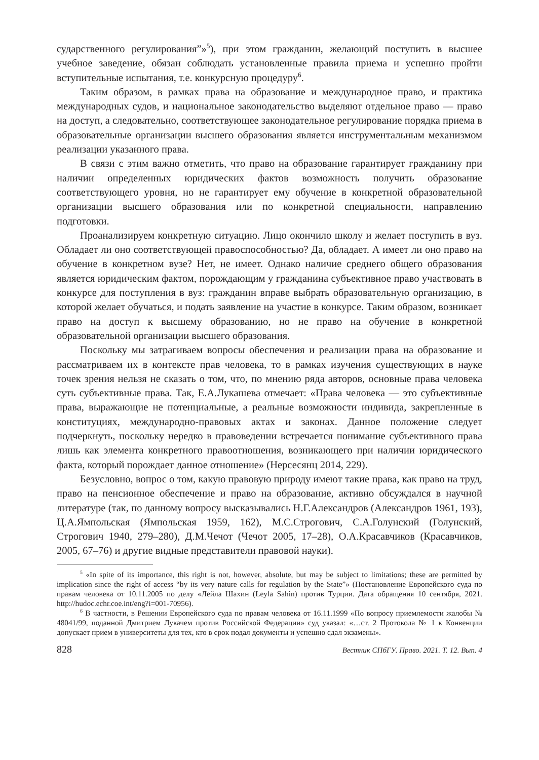сударственного регулирования”»<sup>5</sup>), при этом гражданин, желающий поступить в высшее учебное заведение, обязан соблюдать установленные правила приема и успешно пройти вступительные испытания, т.е. конкурсную процедуру<sup>6</sup>.
Таким образом, в рамках права на образование и международное право, и практика международных судов, и национальное законодательство выделяют отдельное право — право на доступ, а следовательно, соответствующее законодательное регулирование порядка приема в образовательные организации высшего образования является инструментальным механизмом реализации указанного права.
В связи с этим важно отметить, что право на образование гарантирует гражданину при наличии определенных юридических фактов возможность получить образование соответствующего уровня, но не гарантирует ему обучение в конкретной образовательной организации высшего образования или по конкретной специальности, направлению подготовки.
Проанализируем конкретную ситуацию. Лицо окончило школу и желает поступить в вуз. Обладает ли оно соответствующей правоспособностью? Да, обладает. А имеет ли оно право на обучение в конкретном вузе? Нет, не имеет. Однако наличие среднего общего образования является юридическим фактом, порождающим у гражданина субъективное право участвовать в конкурсе для поступления в вуз: гражданин вправе выбрать образовательную организацию, в которой желает обучаться, и подать заявление на участие в конкурсе. Таким образом, возникает право на доступ к высшему образованию, но не право на обучение в конкретной образовательной организации высшего образования.
Поскольку мы затрагиваем вопросы обеспечения и реализации права на образование и рассматриваем их в контексте прав человека, то в рамках изучения существующих в науке точек зрения нельзя не сказать о том, что, по мнению ряда авторов, основные права человека суть субъективные права. Так, Е.А.Лукашева отмечает: «Права человека — это субъективные права, выражающие не потенциальные, а реальные возможности индивида, закрепленные в конституциях, международно-правовых актах и законах. Данное положение следует подчеркнуть, поскольку нередко в правоведении встречается понимание субъективного права лишь как элемента конкретного правоотношения, возникающего при наличии юридического факта, который порождает данное отношение» (Нерсесянц 2014, 229).
Безусловно, вопрос о том, какую правовую природу имеют такие права, как право на труд, право на пенсионное обеспечение и право на образование, активно обсуждался в научной литературе (так, по данному вопросу высказывались Н.Г.Александров (Александров 1961, 193), Ц.А.Ямпольская (Ямпольская 1959, 162), М.С.Строгович, С.А.Голунский (Голунский, Строгович 1940, 279–280), Д.М.Чечот (Чечот 2005, 17–28), О.А.Красавчиков (Красавчиков, 2005, 67–76) и другие видные представители правовой науки).
<sup>5</sup> «In spite of its importance, this right is not, however, absolute, but may be subject to limitations; these are permitted by implication since the right of access “by its very nature calls for regulation by the State”» (Постановление Европейского суда по правам человека от 10.11.2005 по делу «Лейла Шахин (Leyla Sahin) против Турции. Дата обращения 10 сентября, 2021. http://hudoc.echr.coe.int/eng?i=001-70956).
<sup>6</sup> В частности, в Решении Европейского суда по правам человека от 16.11.1999 «По вопросу приемлемости жалобы № 48041/99, поданной Дмитрием Лукачем против Российской Федерации» суд указал: «…ст. 2 Протокола № 1 к Конвенции допускает прием в университеты для тех, кто в срок подал документы и успешно сдал экзамены».
828 Вестник СПбГУ. Право. 2021. Т. 12. Вып. 4